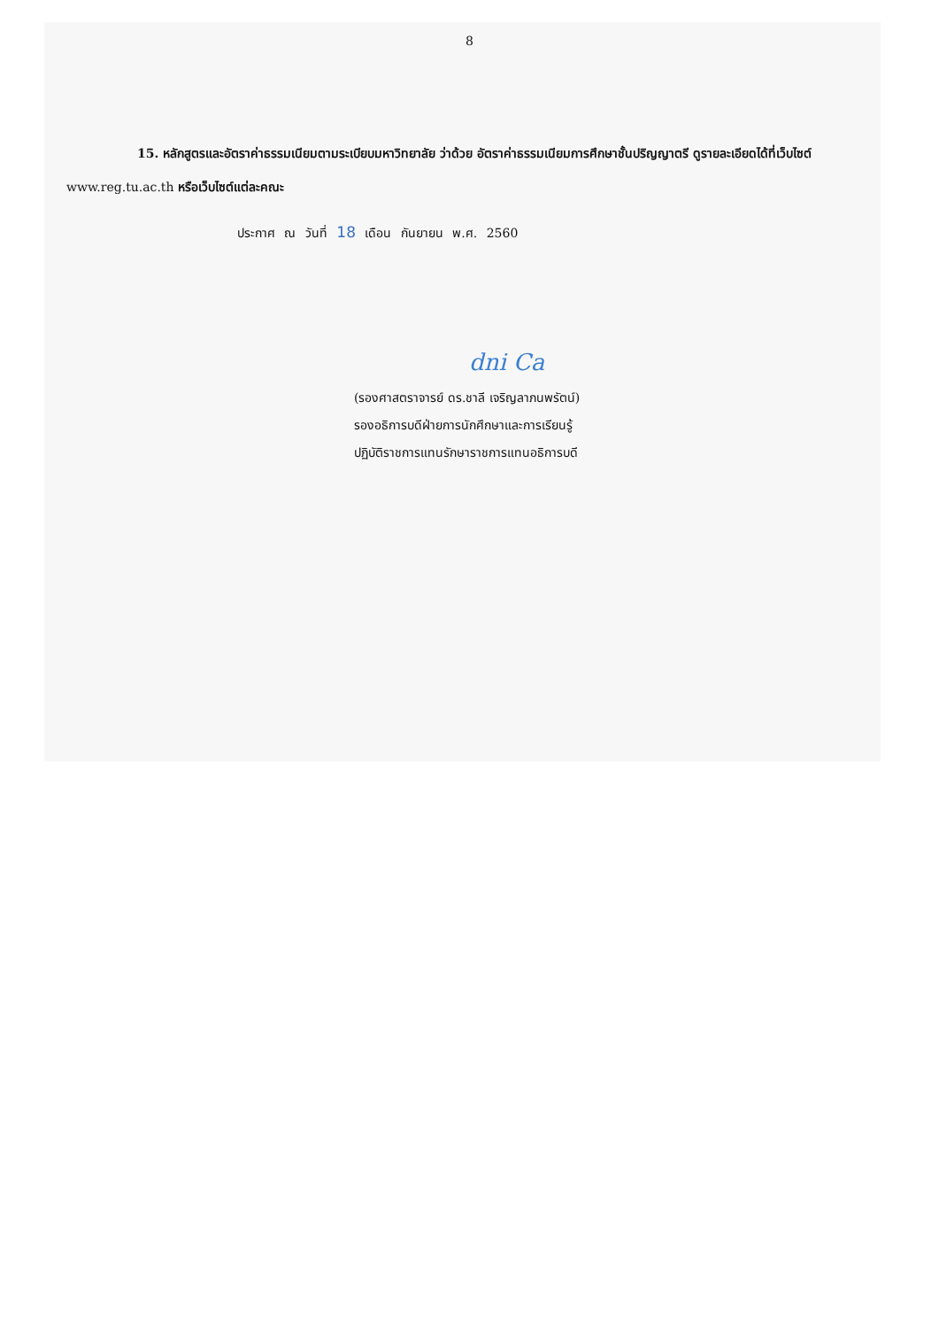8
15. หลักสูตรและอัตราค่าธรรมเนียมตามระเบียบมหาวิทยาลัย ว่าด้วย อัตราค่าธรรมเนียมการศึกษาชั้นปริญญาตรี ดูรายละเอียดได้ที่เว็บไซต์ www.reg.tu.ac.th หรือเว็บไซต์แต่ละคณะ
ประกาศ ณ วันที่ 18 เดือน กันยายน พ.ศ. 2560
dni Ca
(รองศาสตราจารย์ ดร.ชาลี เจริญลาภนพรัตน์)
รองอธิการบดีฝ่ายการนักศึกษาและการเรียนรู้
ปฏิบัติราชการแทนรักษาราชการแทนอธิการบดี